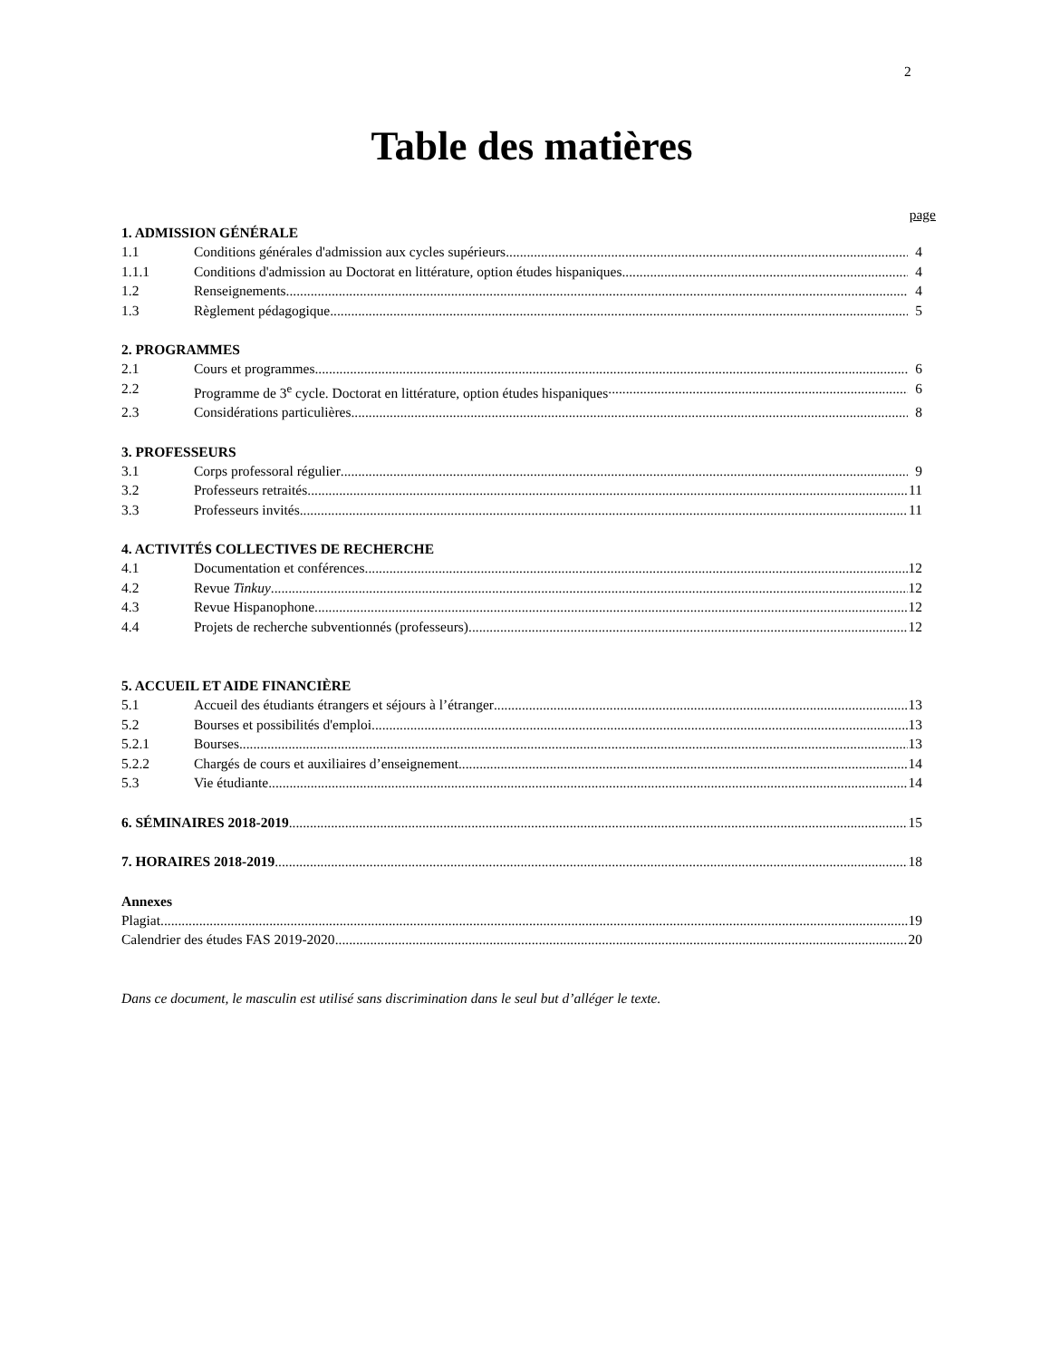2
Table des matières
page
1. ADMISSION GÉNÉRALE
1.1 Conditions générales d'admission aux cycles supérieurs 4
1.1.1 Conditions d'admission au Doctorat en littérature, option études hispaniques 4
1.2 Renseignements 4
1.3 Règlement pédagogique 5
2. PROGRAMMES
2.1 Cours et programmes 6
2.2 Programme de 3<sup>e</sup> cycle. Doctorat en littérature, option études hispaniques 6
2.3 Considérations particulières 8
3. PROFESSEURS
3.1 Corps professoral régulier 9
3.2 Professeurs retraités 11
3.3 Professeurs invités 11
4. ACTIVITÉS COLLECTIVES DE RECHERCHE
4.1 Documentation et conférences 12
4.2 Revue Tinkuy 12
4.3 Revue Hispanophone 12
4.4 Projets de recherche subventionnés (professeurs) 12
5. ACCUEIL ET AIDE FINANCIÈRE
5.1 Accueil des étudiants étrangers et séjours à l’étranger 13
5.2 Bourses et possibilités d'emploi 13
5.2.1 Bourses 13
5.2.2 Chargés de cours et auxiliaires d’enseignement 14
5.3 Vie étudiante 14
6. SÉMINAIRES 2018-2019 15
7. HORAIRES 2018-2019 18
Annexes
Plagiat 19
Calendrier des études FAS 2019-2020 20
Dans ce document, le masculin est utilisé sans discrimination dans le seul but d’alléger le texte.